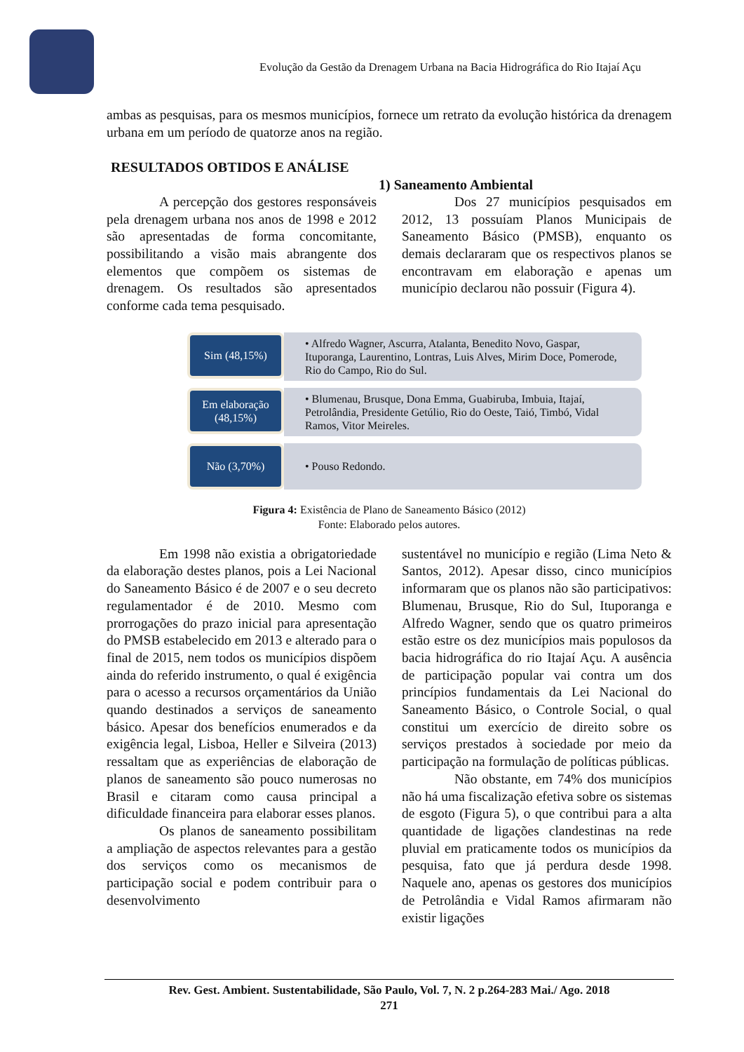Evolução da Gestão da Drenagem Urbana na Bacia Hidrográfica do Rio Itajaí Açu
ambas as pesquisas, para os mesmos municípios, fornece um retrato da evolução histórica da drenagem urbana em um período de quatorze anos na região.
RESULTADOS OBTIDOS E ANÁLISE
1) Saneamento Ambiental
A percepção dos gestores responsáveis pela drenagem urbana nos anos de 1998 e 2012 são apresentadas de forma concomitante, possibilitando a visão mais abrangente dos elementos que compõem os sistemas de drenagem. Os resultados são apresentados conforme cada tema pesquisado.
Dos 27 municípios pesquisados em 2012, 13 possuíam Planos Municipais de Saneamento Básico (PMSB), enquanto os demais declararam que os respectivos planos se encontravam em elaboração e apenas um município declarou não possuir (Figura 4).
Sim (48,15%)
• Alfredo Wagner, Ascurra, Atalanta, Benedito Novo, Gaspar, Ituporanga, Laurentino, Lontras, Luis Alves, Mirim Doce, Pomerode, Rio do Campo, Rio do Sul.
Em elaboração (48,15%)
• Blumenau, Brusque, Dona Emma, Guabiruba, Imbuia, Itajaí, Petrolândia, Presidente Getúlio, Rio do Oeste, Taió, Timbó, Vidal Ramos, Vitor Meireles.
Não (3,70%)
• Pouso Redondo.
Figura 4: Existência de Plano de Saneamento Básico (2012)
Fonte: Elaborado pelos autores.
Em 1998 não existia a obrigatoriedade da elaboração destes planos, pois a Lei Nacional do Saneamento Básico é de 2007 e o seu decreto regulamentador é de 2010. Mesmo com prorrogações do prazo inicial para apresentação do PMSB estabelecido em 2013 e alterado para o final de 2015, nem todos os municípios dispõem ainda do referido instrumento, o qual é exigência para o acesso a recursos orçamentários da União quando destinados a serviços de saneamento básico. Apesar dos benefícios enumerados e da exigência legal, Lisboa, Heller e Silveira (2013) ressaltam que as experiências de elaboração de planos de saneamento são pouco numerosas no Brasil e citaram como causa principal a dificuldade financeira para elaborar esses planos.
Os planos de saneamento possibilitam a ampliação de aspectos relevantes para a gestão dos serviços como os mecanismos de participação social e podem contribuir para o desenvolvimento
sustentável no município e região (Lima Neto & Santos, 2012). Apesar disso, cinco municípios informaram que os planos não são participativos: Blumenau, Brusque, Rio do Sul, Ituporanga e Alfredo Wagner, sendo que os quatro primeiros estão estre os dez municípios mais populosos da bacia hidrográfica do rio Itajaí Açu. A ausência de participação popular vai contra um dos princípios fundamentais da Lei Nacional do Saneamento Básico, o Controle Social, o qual constitui um exercício de direito sobre os serviços prestados à sociedade por meio da participação na formulação de políticas públicas.
Não obstante, em 74% dos municípios não há uma fiscalização efetiva sobre os sistemas de esgoto (Figura 5), o que contribui para a alta quantidade de ligações clandestinas na rede pluvial em praticamente todos os municípios da pesquisa, fato que já perdura desde 1998. Naquele ano, apenas os gestores dos municípios de Petrolândia e Vidal Ramos afirmaram não existir ligações
Rev. Gest. Ambient. Sustentabilidade, São Paulo, Vol. 7, N. 2 p.264-283 Mai./ Ago. 2018
271